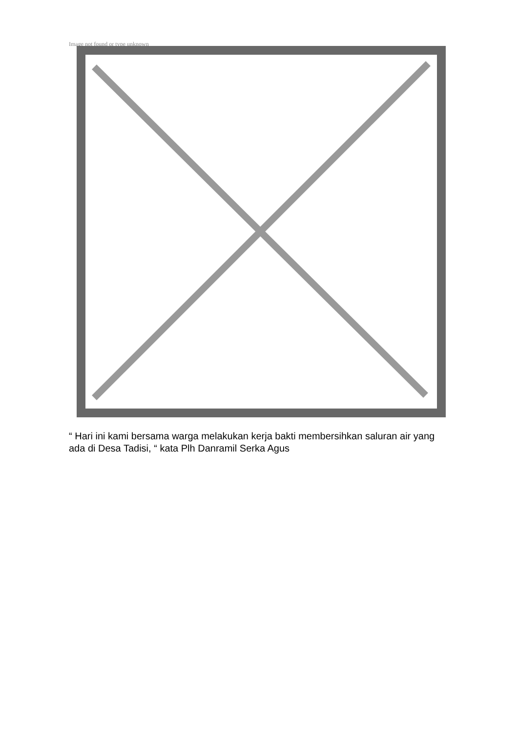Image not found or type unknown
“ Hari ini kami bersama warga melakukan kerja bakti membersihkan saluran air yang ada di Desa Tadisi, “ kata Plh Danramil Serka Agus